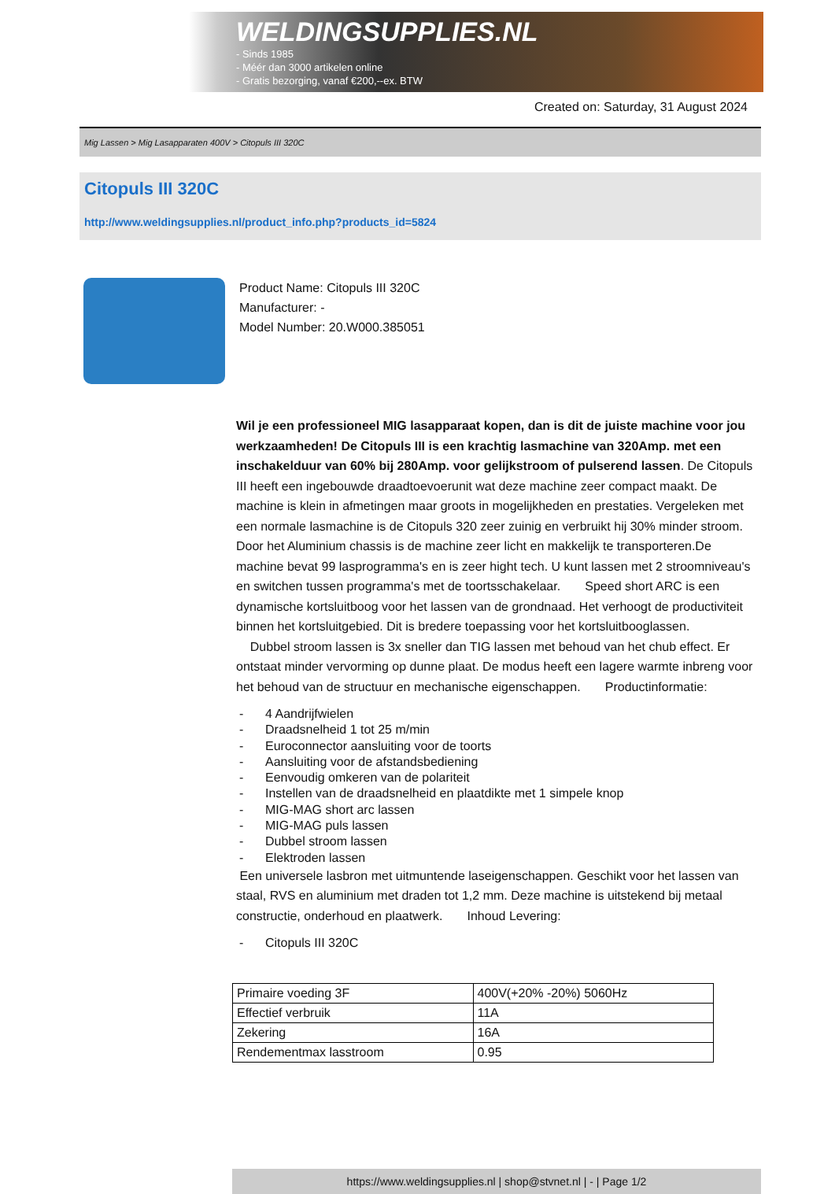WELDINGSUPPLIES.NL
- Sinds 1985
- Méér dan 3000 artikelen online
- Gratis bezorging, vanaf €200,--ex. BTW
Created on: Saturday, 31 August 2024
Mig Lassen > Mig Lasapparaten 400V > Citopuls III 320C
Citopuls III 320C
http://www.weldingsupplies.nl/product_info.php?products_id=5824
Product Name: Citopuls III 320C
Manufacturer: -
Model Number: 20.W000.385051
Wil je een professioneel MIG lasapparaat kopen, dan is dit de juiste machine voor jou werkzaamheden! De Citopuls III is een krachtig lasmachine van 320Amp. met een inschakelduur van 60% bij 280Amp. voor gelijkstroom of pulserend lassen. De Citopuls III heeft een ingebouwde draadtoevoerunit wat deze machine zeer compact maakt. De machine is klein in afmetingen maar groots in mogelijkheden en prestaties. Vergeleken met een normale lasmachine is de Citopuls 320 zeer zuinig en verbruikt hij 30% minder stroom. Door het Aluminium chassis is de machine zeer licht en makkelijk te transporteren.De machine bevat 99 lasprogramma's en is zeer hight tech. U kunt lassen met 2 stroomniveau's en switchen tussen programma's met de toortsschakelaar. Speed short ARC is een dynamische kortsluitboog voor het lassen van de grondnaad. Het verhoogt de productiviteit binnen het kortsluitgebied. Dit is bredere toepassing voor het kortsluitbooglassen.
Dubbel stroom lassen is 3x sneller dan TIG lassen met behoud van het chub effect. Er ontstaat minder vervorming op dunne plaat. De modus heeft een lagere warmte inbreng voor het behoud van de structuur en mechanische eigenschappen. Productinformatie:
- 4 Aandrijfwielen
- Draadsnelheid 1 tot 25 m/min
- Euroconnector aansluiting voor de toorts
- Aansluiting voor de afstandsbediening
- Eenvoudig omkeren van de polariteit
- Instellen van de draadsnelheid en plaatdikte met 1 simpele knop
- MIG-MAG short arc lassen
- MIG-MAG puls lassen
- Dubbel stroom lassen
- Elektroden lassen
Een universele lasbron met uitmuntende laseigenschappen. Geschikt voor het lassen van staal, RVS en aluminium met draden tot 1,2 mm. Deze machine is uitstekend bij metaal constructie, onderhoud en plaatwerk. Inhoud Levering:
- Citopuls III 320C
| Primaire voeding 3F | 400V(+20% -20%) 5060Hz |
| Effectief verbruik | 11A |
| Zekering | 16A |
| Rendementmax lasstroom | 0.95 |
https://www.weldingsupplies.nl | shop@stvnet.nl | - | Page 1/2